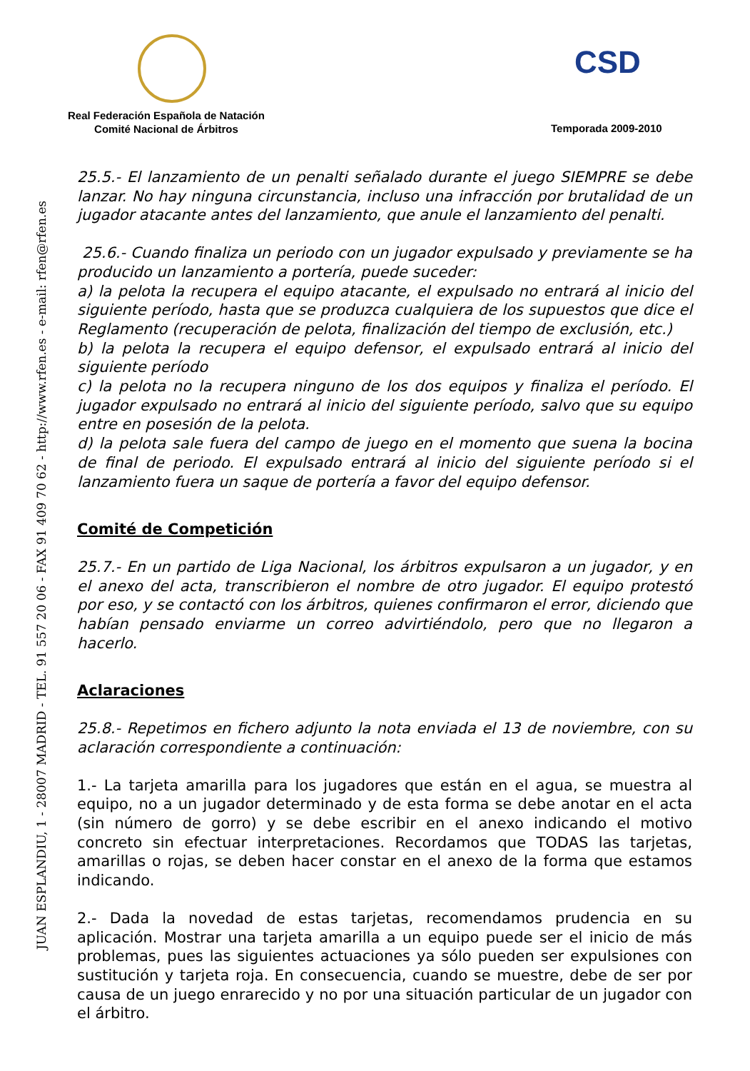CSD
Real Federación Española de Natación
Comité Nacional de Árbitros
Temporada 2009-2010
JUAN ESPLANDIU, 1 - 28007 MADRID - TEL. 91 557 20 06 - FAX 91 409 70 62 - http://www.rfen.es - e-mail: rfen@rfen.es
25.5.- El lanzamiento de un penalti señalado durante el juego SIEMPRE se debe lanzar. No hay ninguna circunstancia, incluso una infracción por brutalidad de un jugador atacante antes del lanzamiento, que anule el lanzamiento del penalti.
25.6.- Cuando finaliza un periodo con un jugador expulsado y previamente se ha producido un lanzamiento a portería, puede suceder:
a) la pelota la recupera el equipo atacante, el expulsado no entrará al inicio del siguiente período, hasta que se produzca cualquiera de los supuestos que dice el Reglamento (recuperación de pelota, finalización del tiempo de exclusión, etc.)
b) la pelota la recupera el equipo defensor, el expulsado entrará al inicio del siguiente período
c) la pelota no la recupera ninguno de los dos equipos y finaliza el período. El jugador expulsado no entrará al inicio del siguiente período, salvo que su equipo entre en posesión de la pelota.
d) la pelota sale fuera del campo de juego en el momento que suena la bocina de final de periodo. El expulsado entrará al inicio del siguiente período si el lanzamiento fuera un saque de portería a favor del equipo defensor.
Comité de Competición
25.7.- En un partido de Liga Nacional, los árbitros expulsaron a un jugador, y en el anexo del acta, transcribieron el nombre de otro jugador. El equipo protestó por eso, y se contactó con los árbitros, quienes confirmaron el error, diciendo que habían pensado enviarme un correo advirtiéndolo, pero que no llegaron a hacerlo.
Aclaraciones
25.8.- Repetimos en fichero adjunto la nota enviada el 13 de noviembre, con su aclaración correspondiente a continuación:
1.- La tarjeta amarilla para los jugadores que están en el agua, se muestra al equipo, no a un jugador determinado y de esta forma se debe anotar en el acta (sin número de gorro) y se debe escribir en el anexo indicando el motivo concreto sin efectuar interpretaciones. Recordamos que TODAS las tarjetas, amarillas o rojas, se deben hacer constar en el anexo de la forma que estamos indicando.
2.- Dada la novedad de estas tarjetas, recomendamos prudencia en su aplicación. Mostrar una tarjeta amarilla a un equipo puede ser el inicio de más problemas, pues las siguientes actuaciones ya sólo pueden ser expulsiones con sustitución y tarjeta roja. En consecuencia, cuando se muestre, debe de ser por causa de un juego enrarecido y no por una situación particular de un jugador con el árbitro.